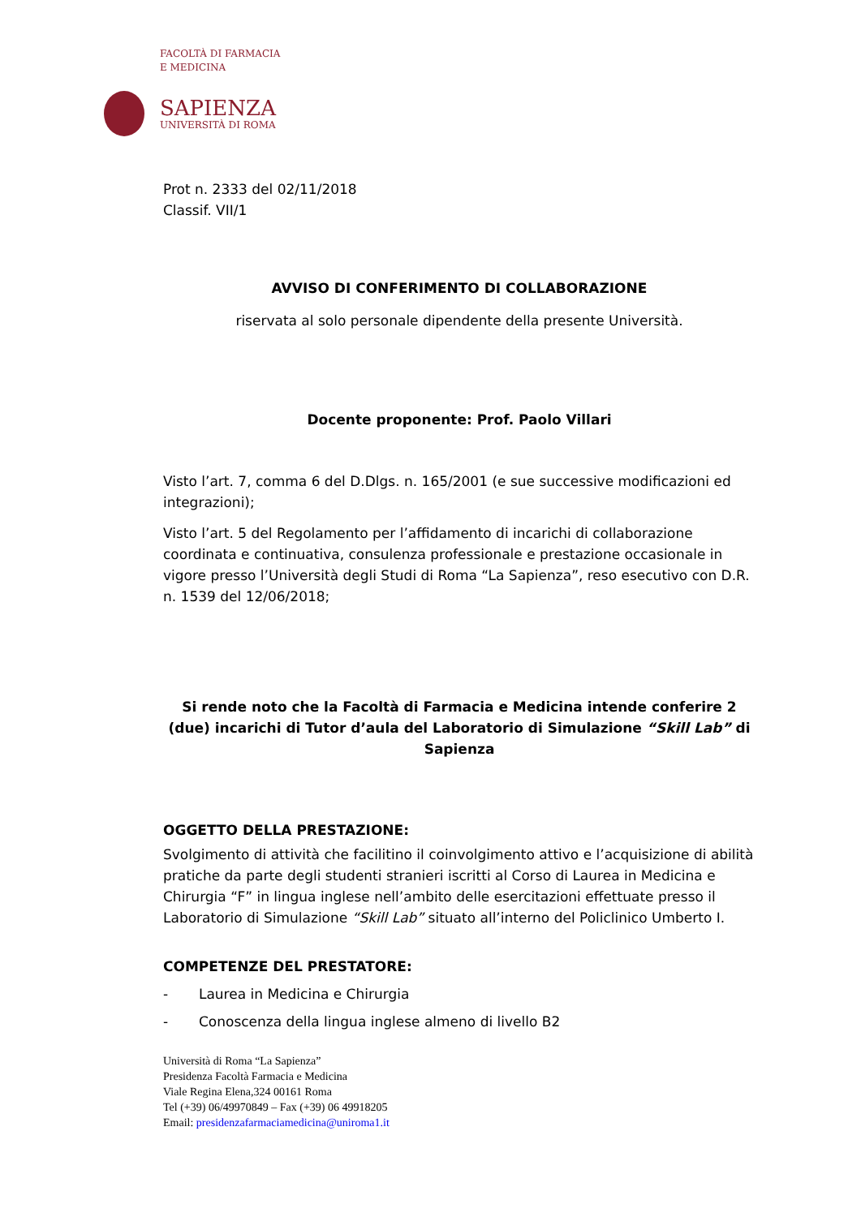FACOLTÀ DI FARMACIA
E MEDICINA
SAPIENZA
UNIVERSITÀ DI ROMA
Prot n. 2333 del 02/11/2018
Classif. VII/1
AVVISO DI CONFERIMENTO DI COLLABORAZIONE
riservata al solo personale dipendente della presente Università.
Docente proponente: Prof. Paolo Villari
Visto l’art. 7, comma 6 del D.Dlgs. n. 165/2001 (e sue successive modificazioni ed integrazioni);
Visto l’art. 5 del Regolamento per l’affidamento di incarichi di collaborazione coordinata e continuativa, consulenza professionale e prestazione occasionale in vigore presso l’Università degli Studi di Roma “La Sapienza”, reso esecutivo con D.R. n. 1539 del 12/06/2018;
Si rende noto che la Facoltà di Farmacia e Medicina intende conferire 2 (due) incarichi di Tutor d’aula del Laboratorio di Simulazione “Skill Lab” di Sapienza
OGGETTO DELLA PRESTAZIONE:
Svolgimento di attività che facilitino il coinvolgimento attivo e l’acquisizione di abilità pratiche da parte degli studenti stranieri iscritti al Corso di Laurea in Medicina e Chirurgia “F” in lingua inglese nell’ambito delle esercitazioni effettuate presso il Laboratorio di Simulazione “Skill Lab” situato all’interno del Policlinico Umberto I.
COMPETENZE DEL PRESTATORE:
- Laurea in Medicina e Chirurgia
- Conoscenza della lingua inglese almeno di livello B2
Università di Roma “La Sapienza”
Presidenza Facoltà Farmacia e Medicina
Viale Regina Elena,324 00161 Roma
Tel (+39) 06/49970849 – Fax (+39) 06 49918205
Email: presidenzafarmaciamedicina@uniroma1.it